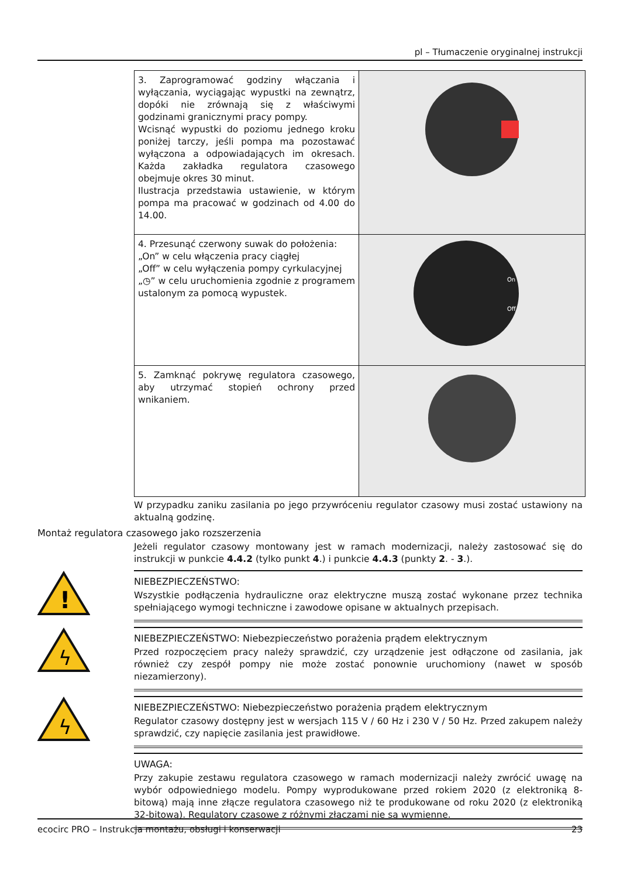pl – Tłumaczenie oryginalnej instrukcji
| 3. Zaprogramować godziny włączania i wyłączania, wyciągając wypustki na zewnątrz, dopóki nie zrównają się z właściwymi godzinami granicznymi pracy pompy. Wcisnąć wypustki do poziomu jednego kroku poniżej tarczy, jeśli pompa ma pozostawać wyłączona a odpowiadających im okresach. Każda zakładka regulatora czasowego obejmuje okres 30 minut. Ilustracja przedstawia ustawienie, w którym pompa ma pracować w godzinach od 4.00 do 14.00. | |
| 4. Przesunąć czerwony suwak do położenia: „On” w celu włączenia pracy ciągłej „Off” w celu wyłączenia pompy cyrkulacyjnej „◷” w celu uruchomienia zgodnie z programem ustalonym za pomocą wypustek. | On Off |
| 5. Zamknąć pokrywę regulatora czasowego, aby utrzymać stopień ochrony przed wnikaniem. | |
W przypadku zaniku zasilania po jego przywróceniu regulator czasowy musi zostać ustawiony na aktualną godzinę.
Montaż regulatora czasowego jako rozszerzenia
Jeżeli regulator czasowy montowany jest w ramach modernizacji, należy zastosować się do instrukcji w punkcie 4.4.2 (tylko punkt 4.) i punkcie 4.4.3 (punkty 2. - 3.).
!
NIEBEZPIECZEŃSTWO:
Wszystkie podłączenia hydrauliczne oraz elektryczne muszą zostać wykonane przez technika spełniającego wymogi techniczne i zawodowe opisane w aktualnych przepisach.
ϟ
NIEBEZPIECZEŃSTWO: Niebezpieczeństwo porażenia prądem elektrycznym
Przed rozpoczęciem pracy należy sprawdzić, czy urządzenie jest odłączone od zasilania, jak również czy zespół pompy nie może zostać ponownie uruchomiony (nawet w sposób niezamierzony).
ϟ
NIEBEZPIECZEŃSTWO: Niebezpieczeństwo porażenia prądem elektrycznym
Regulator czasowy dostępny jest w wersjach 115 V / 60 Hz i 230 V / 50 Hz. Przed zakupem należy sprawdzić, czy napięcie zasilania jest prawidłowe.
UWAGA:
Przy zakupie zestawu regulatora czasowego w ramach modernizacji należy zwrócić uwagę na wybór odpowiedniego modelu. Pompy wyprodukowane przed rokiem 2020 (z elektroniką 8-bitową) mają inne złącze regulatora czasowego niż te produkowane od roku 2020 (z elektroniką 32-bitową). Regulatory czasowe z różnymi złączami nie są wymienne.
ecocirc PRO – Instrukcja montażu, obsługi i konserwacji 23